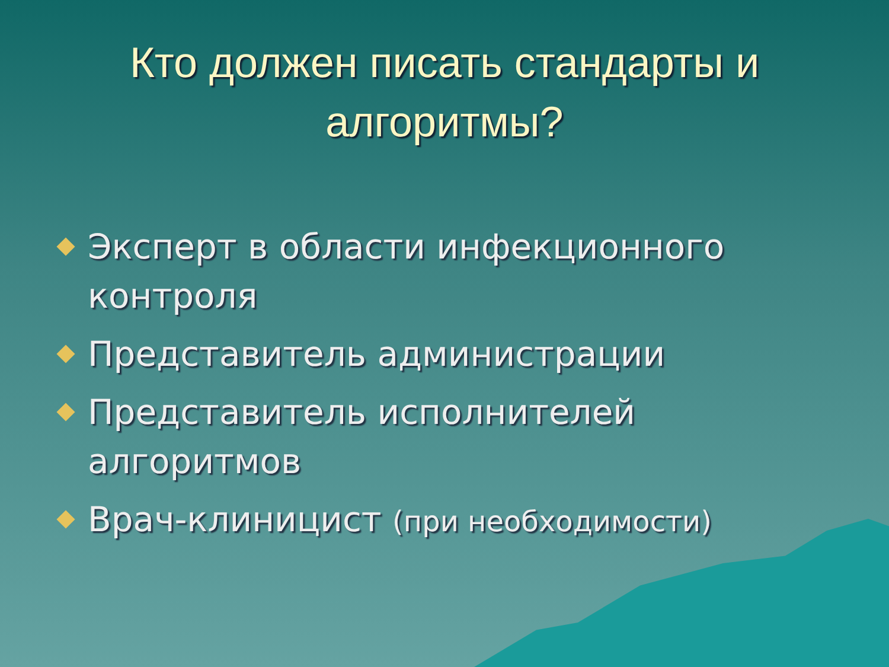Кто должен писать стандарты и
алгоритмы?
Эксперт в области инфекционного контроля
Представитель администрации
Представитель исполнителей алгоритмов
Врач-клиницист (при необходимости)